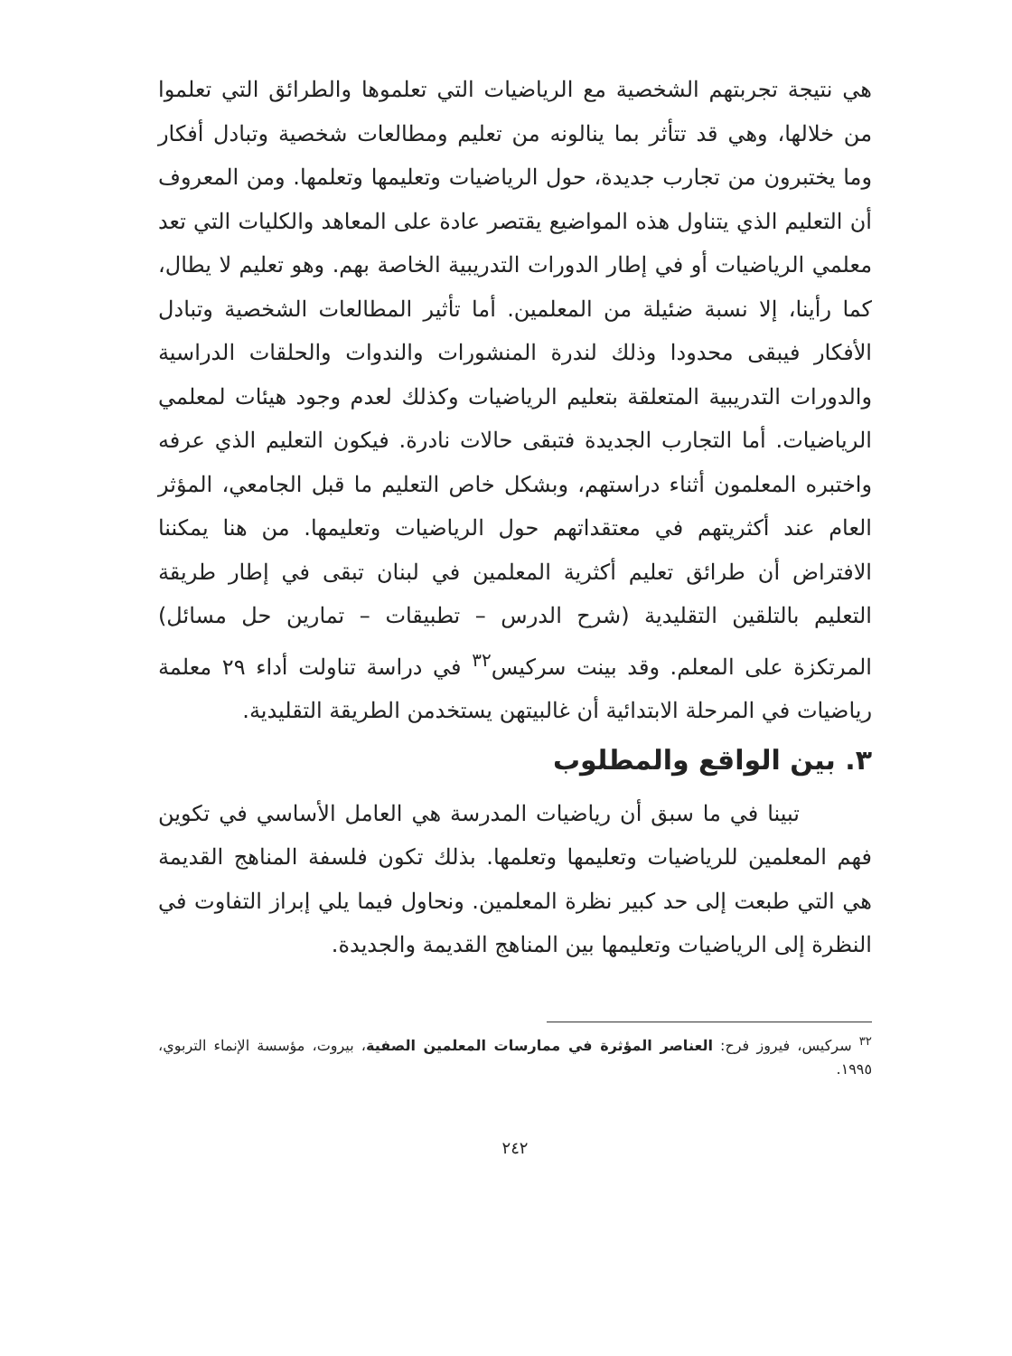هي نتيجة تجربتهم الشخصية مع الرياضيات التي تعلموها والطرائق التي تعلموا من خلالها، وهي قد تتأثر بما ينالونه من تعليم ومطالعات شخصية وتبادل أفكار وما يختبرون من تجارب جديدة، حول الرياضيات وتعليمها وتعلمها. ومن المعروف أن التعليم الذي يتناول هذه المواضيع يقتصر عادة على المعاهد والكليات التي تعد معلمي الرياضيات أو في إطار الدورات التدريبية الخاصة بهم. وهو تعليم لا يطال، كما رأينا، إلا نسبة ضئيلة من المعلمين. أما تأثير المطالعات الشخصية وتبادل الأفكار فيبقى محدودا وذلك لندرة المنشورات والندوات والحلقات الدراسية والدورات التدريبية المتعلقة بتعليم الرياضيات وكذلك لعدم وجود هيئات لمعلمي الرياضيات. أما التجارب الجديدة فتبقى حالات نادرة. فيكون التعليم الذي عرفه واختبره المعلمون أثناء دراستهم، وبشكل خاص التعليم ما قبل الجامعي، المؤثر العام عند أكثريتهم في معتقداتهم حول الرياضيات وتعليمها. من هنا يمكننا الافتراض أن طرائق تعليم أكثرية المعلمين في لبنان تبقى في إطار طريقة التعليم بالتلقين التقليدية (شرح الدرس – تطبيقات – تمارين حل مسائل) المرتكزة على المعلم. وقد بينت سركيس<sup>٣٢</sup> في دراسة تناولت أداء ٢٩ معلمة رياضيات في المرحلة الابتدائية أن غالبيتهن يستخدمن الطريقة التقليدية.
٣. بين الواقع والمطلوب
تبينا في ما سبق أن رياضيات المدرسة هي العامل الأساسي في تكوين فهم المعلمين للرياضيات وتعليمها وتعلمها. بذلك تكون فلسفة المناهج القديمة هي التي طبعت إلى حد كبير نظرة المعلمين. ونحاول فيما يلي إبراز التفاوت في النظرة إلى الرياضيات وتعليمها بين المناهج القديمة والجديدة.
<sup>٣٢</sup> سركيس، فيروز فرح: العناصر المؤثرة في ممارسات المعلمين الصفية، بيروت، مؤسسة الإنماء التربوي، ١٩٩٥.
٢٤٢